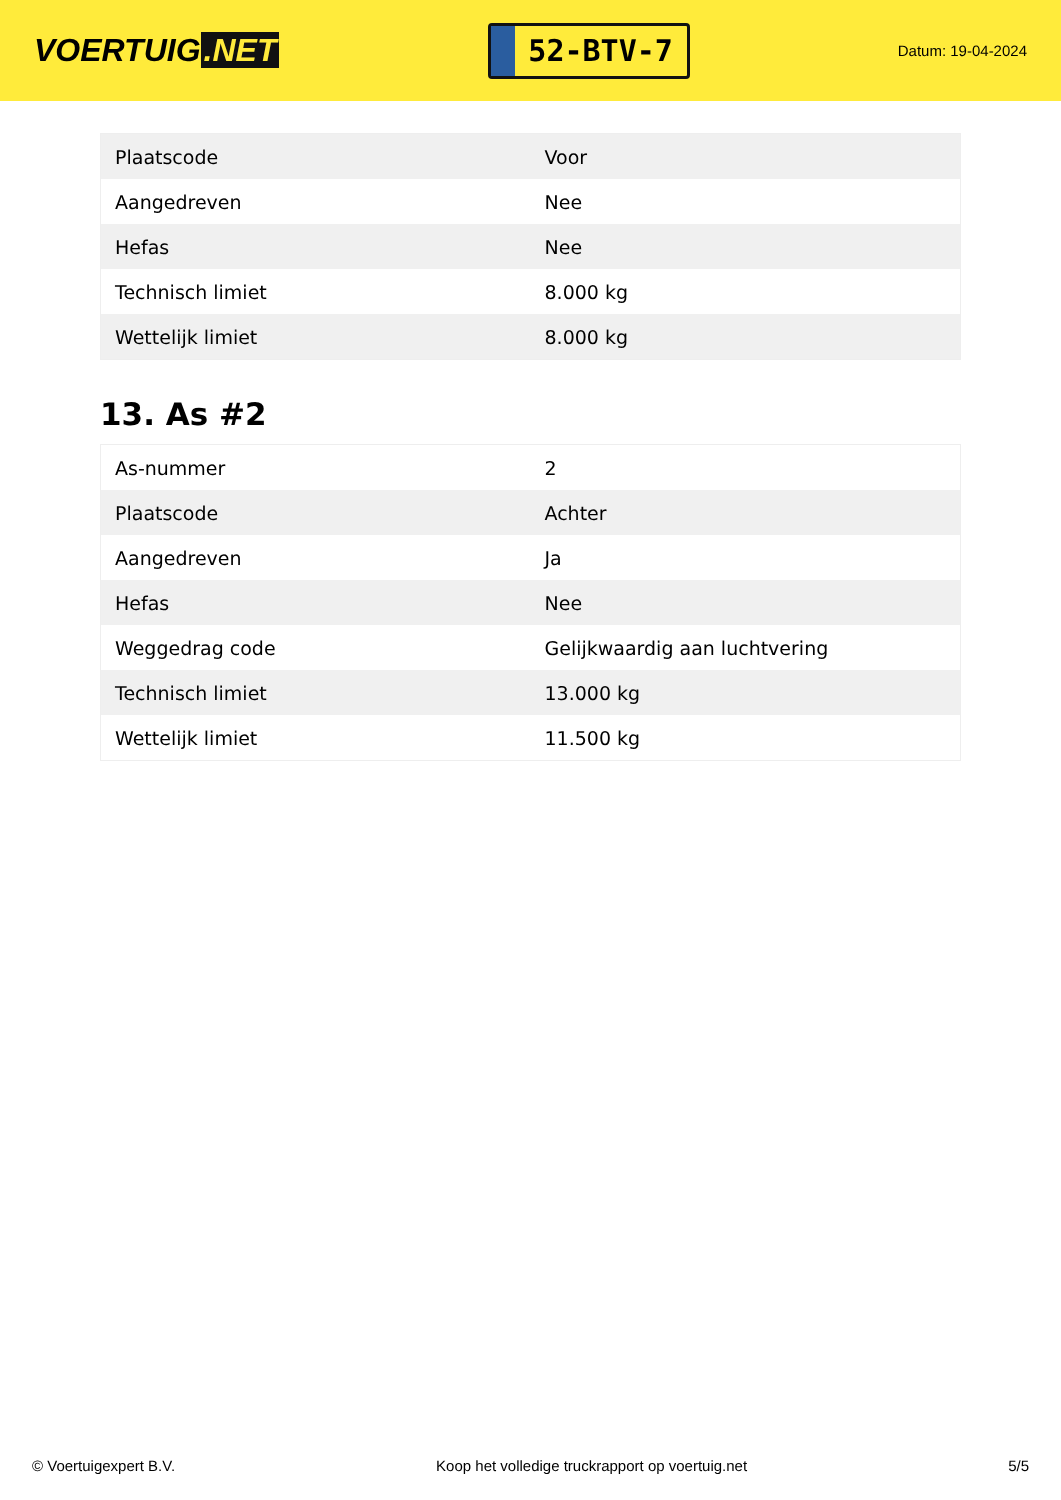VOERTUIG.NET
52-BTV-7
Datum: 19-04-2024
| Plaatscode | Voor |
| Aangedreven | Nee |
| Hefas | Nee |
| Technisch limiet | 8.000 kg |
| Wettelijk limiet | 8.000 kg |
13. As #2
| As-nummer | 2 |
| Plaatscode | Achter |
| Aangedreven | Ja |
| Hefas | Nee |
| Weggedrag code | Gelijkwaardig aan luchtvering |
| Technisch limiet | 13.000 kg |
| Wettelijk limiet | 11.500 kg |
© Voertuigexpert B.V. Koop het volledige truckrapport op voertuig.net 5/5